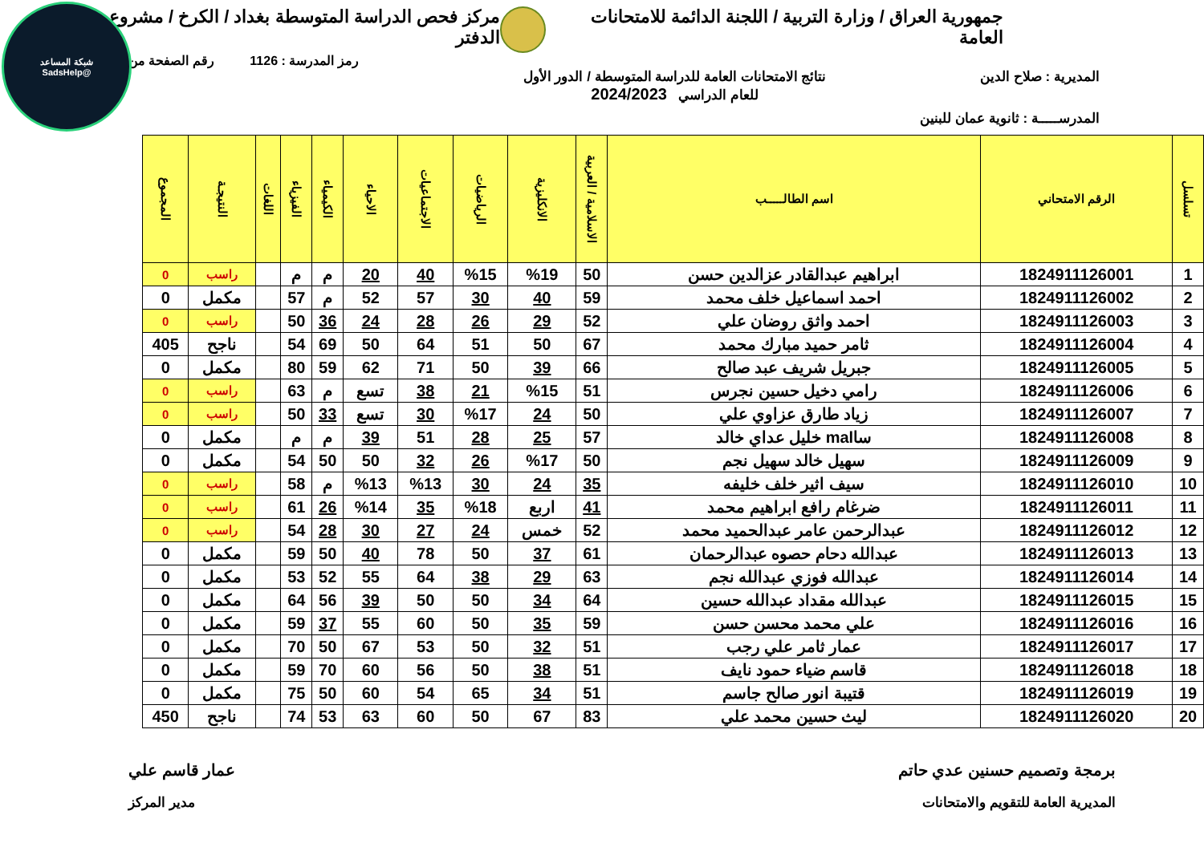شبكة المساعد
@SadsHelp
جمهورية العراق / وزارة التربية / اللجنة الدائمة للامتحانات العامة مركز فحص الدراسة المتوسطة بغداد / الكرخ / مشروع الدفتر
رمز المدرسة : 1126 رقم الصفحة من
المديرية : صلاح الدين نتائج الامتحانات العامة للدراسة المتوسطة / الدور الأول
للعام الدراسي 2024/2023
المدرســـــة : ثانوية عمان للبنين
| تسلسل | الرقم الامتحاني | اسم الطالـــــب | الاسلامية / العربية | الانكليزية | الرياضيات | الاجتماعيات | الاحياء | الكيمياء | الفيزياء | اللغات | النتيجـة | المجموع |
| --- | --- | --- | --- | --- | --- | --- | --- | --- | --- | --- | --- | --- |
| 1 | 1824911126001 | ابراهيم عبدالقادر عزالدين حسن | 50 | %19 | %15 | 40 | 20 | م | م | | راسب | 0 |
| 2 | 1824911126002 | احمد اسماعيل خلف محمد | 59 | 40 | 30 | 57 | 52 | م | 57 | | مكمل | 0 |
| 3 | 1824911126003 | احمد واثق روضان علي | 52 | 29 | 26 | 28 | 24 | 36 | 50 | | راسب | 0 |
| 4 | 1824911126004 | ثامر حميد مبارك محمد | 67 | 50 | 51 | 64 | 50 | 69 | 54 | | ناجح | 405 |
| 5 | 1824911126005 | جبريل شريف عبد صالح | 66 | 39 | 50 | 71 | 62 | 59 | 80 | | مكمل | 0 |
| 6 | 1824911126006 | رامي دخيل حسين نجرس | 51 | %15 | 21 | 38 | تسع | م | 63 | | راسب | 0 |
| 7 | 1824911126007 | زياد طارق عزاوي علي | 50 | 24 | %17 | 30 | تسع | 33 | 50 | | راسب | 0 |
| 8 | 1824911126008 | ساmal خليل عداي خالد | 57 | 25 | 28 | 51 | 39 | م | م | | مكمل | 0 |
| 9 | 1824911126009 | سهيل خالد سهيل نجم | 50 | %17 | 26 | 32 | 50 | 50 | 54 | | مكمل | 0 |
| 10 | 1824911126010 | سيف اثير خلف خليفه | 35 | 24 | 30 | %13 | %13 | م | 58 | | راسب | 0 |
| 11 | 1824911126011 | ضرغام رافع ابراهيم محمد | 41 | اربع | %18 | 35 | %14 | 26 | 61 | | راسب | 0 |
| 12 | 1824911126012 | عبدالرحمن عامر عبدالحميد محمد | 52 | خمس | 24 | 27 | 30 | 28 | 54 | | راسب | 0 |
| 13 | 1824911126013 | عبدالله دحام حصوه عبدالرحمان | 61 | 37 | 50 | 78 | 40 | 50 | 59 | | مكمل | 0 |
| 14 | 1824911126014 | عبدالله فوزي عبدالله نجم | 63 | 29 | 38 | 64 | 55 | 52 | 53 | | مكمل | 0 |
| 15 | 1824911126015 | عبدالله مقداد عبدالله حسين | 64 | 34 | 50 | 50 | 39 | 56 | 64 | | مكمل | 0 |
| 16 | 1824911126016 | علي محمد محسن حسن | 59 | 35 | 50 | 60 | 55 | 37 | 59 | | مكمل | 0 |
| 17 | 1824911126017 | عمار ثامر علي رجب | 51 | 32 | 50 | 53 | 67 | 50 | 70 | | مكمل | 0 |
| 18 | 1824911126018 | قاسم ضياء حمود نايف | 51 | 38 | 50 | 56 | 60 | 70 | 59 | | مكمل | 0 |
| 19 | 1824911126019 | قتيبة انور صالح جاسم | 51 | 34 | 65 | 54 | 60 | 50 | 75 | | مكمل | 0 |
| 20 | 1824911126020 | ليث حسين محمد علي | 83 | 67 | 50 | 60 | 63 | 53 | 74 | | ناجح | 450 |
برمجة وتصميم حسنين عدي حاتم عمار قاسم علي
المديرية العامة للتقويم والامتحانات مدير المركز